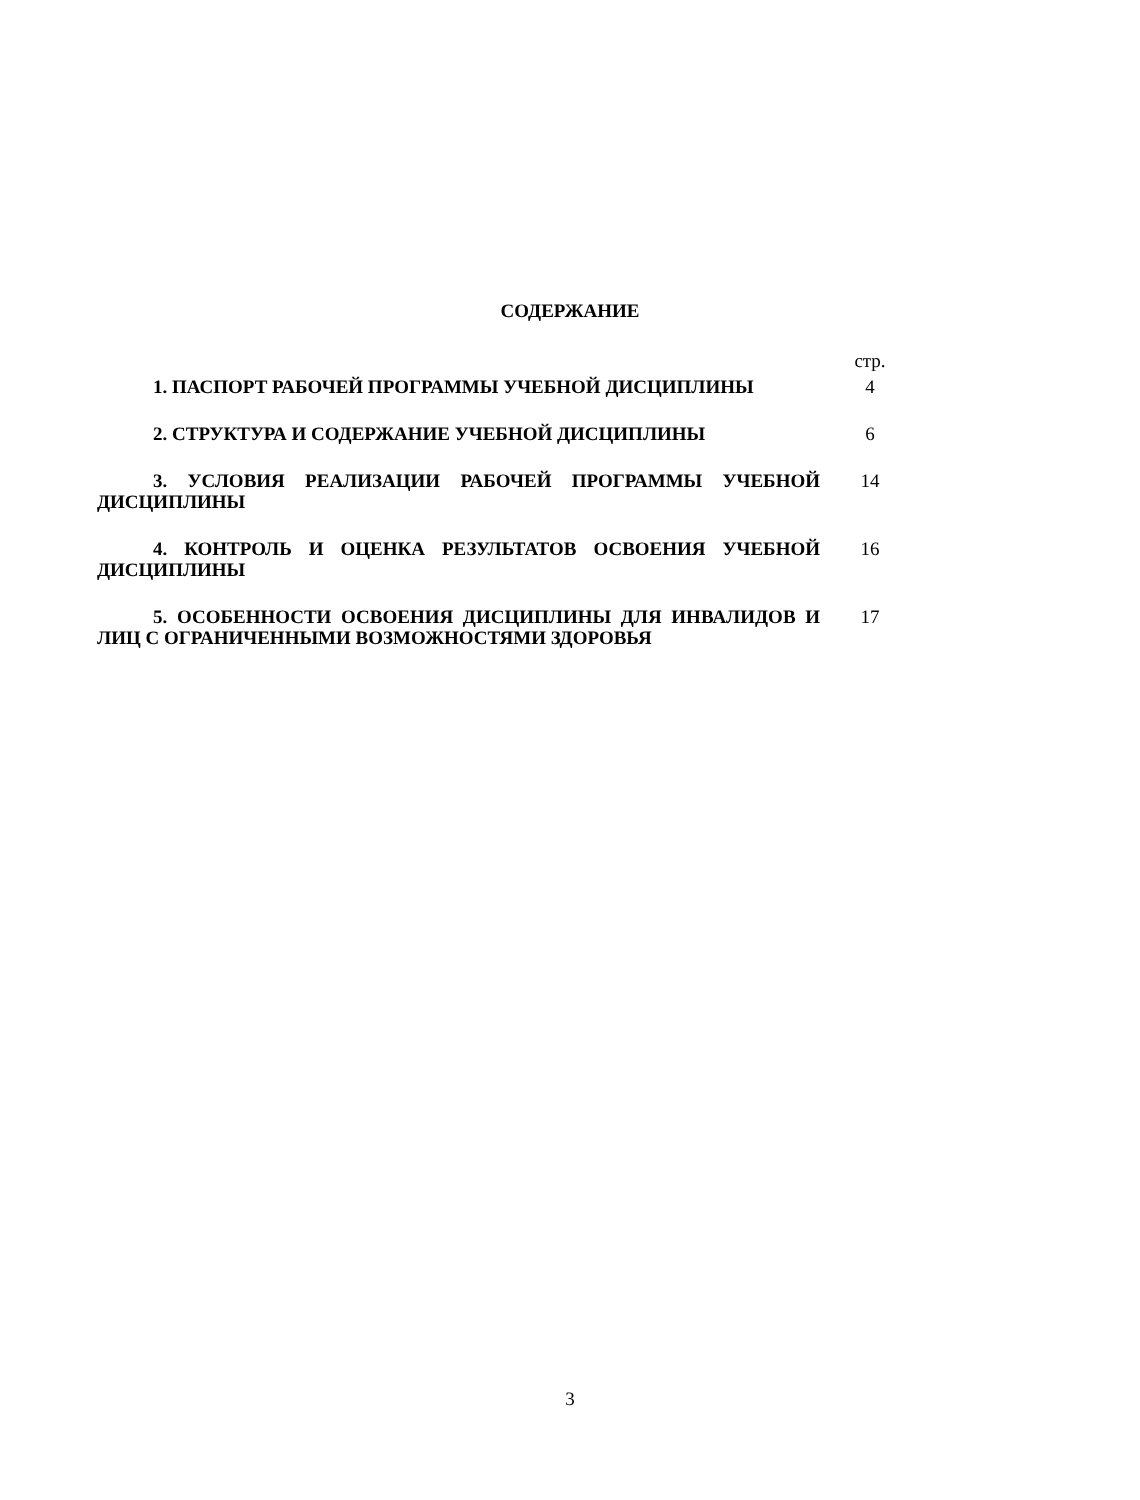СОДЕРЖАНИЕ
| | стр. |
| 1. ПАСПОРТ РАБОЧЕЙ ПРОГРАММЫ УЧЕБНОЙ ДИСЦИПЛИНЫ | 4 |
| 2. СТРУКТУРА И СОДЕРЖАНИЕ УЧЕБНОЙ ДИСЦИПЛИНЫ | 6 |
| 3. УСЛОВИЯ РЕАЛИЗАЦИИ РАБОЧЕЙ ПРОГРАММЫ УЧЕБНОЙ ДИСЦИПЛИНЫ | 14 |
| 4. КОНТРОЛЬ И ОЦЕНКА РЕЗУЛЬТАТОВ ОСВОЕНИЯ УЧЕБНОЙ ДИСЦИПЛИНЫ | 16 |
| 5. ОСОБЕННОСТИ ОСВОЕНИЯ ДИСЦИПЛИНЫ ДЛЯ ИНВАЛИДОВ И ЛИЦ С ОГРАНИЧЕННЫМИ ВОЗМОЖНОСТЯМИ ЗДОРОВЬЯ | 17 |
3